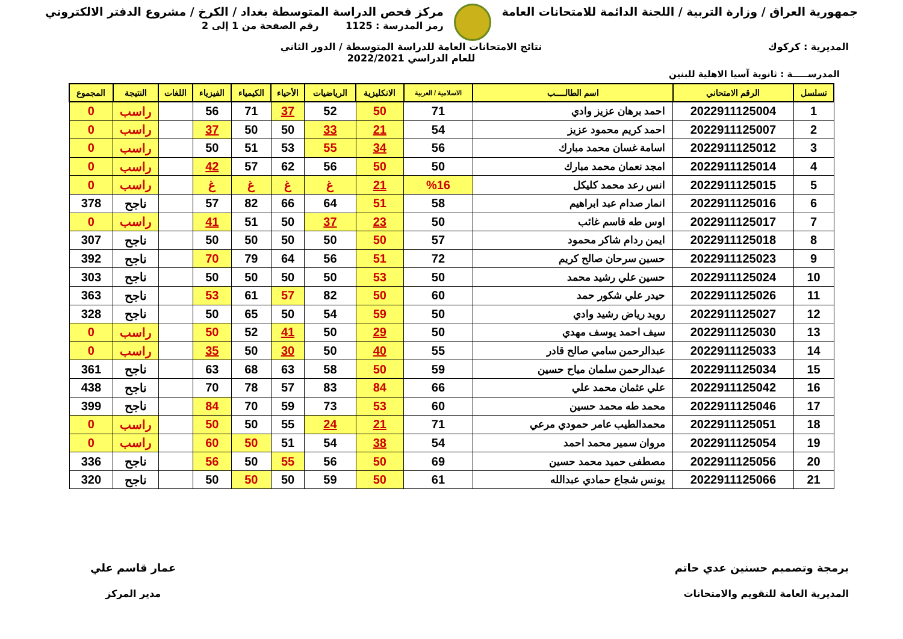جمهورية العراق / وزارة التربية / اللجنة الدائمة للامتحانات العامة
مركز فحص الدراسة المتوسطة بغداد / الكرخ / مشروع الدفتر الالكتروني
رمز المدرسة : 1125 رقم الصفحة من 1 إلى 2
المديرية : كركوك نتائج الامتحانات العامة للدراسة المتوسطة / الدور الثاني
للعام الدراسي 2022/2021
المدرســـــة : ثانوية آسيا الاهلية للبنين
| تسلسل | الرقم الامتحاني | اسم الطالــــب | الاسلامية / العربية | الانكليزية | الرياضيات | الأحياء | الكيمياء | الفيزياء | اللغات | النتيجة | المجموع |
| --- | --- | --- | --- | --- | --- | --- | --- | --- | --- | --- | --- |
| 1 | 2022911125004 | احمد برهان عزيز وادي | 71 | 50 | 52 | 37 | 71 | 56 | | راسب | 0 |
| 2 | 2022911125007 | احمد كريم محمود عزيز | 54 | 21 | 33 | 50 | 50 | 37 | | راسب | 0 |
| 3 | 2022911125012 | اسامة غسان محمد مبارك | 56 | 34 | 55 | 53 | 51 | 50 | | راسب | 0 |
| 4 | 2022911125014 | امجد نعمان محمد مبارك | 50 | 50 | 56 | 62 | 57 | 42 | | راسب | 0 |
| 5 | 2022911125015 | انس رعد محمد كليكل | %16 | 21 | غ | غ | غ | غ | | راسب | 0 |
| 6 | 2022911125016 | انمار صدام عبد ابراهيم | 58 | 51 | 64 | 66 | 82 | 57 | | ناجح | 378 |
| 7 | 2022911125017 | اوس طه قاسم غائب | 50 | 23 | 37 | 50 | 51 | 41 | | راسب | 0 |
| 8 | 2022911125018 | ايمن ردام شاكر محمود | 57 | 50 | 50 | 50 | 50 | 50 | | ناجح | 307 |
| 9 | 2022911125023 | حسين سرحان صالح كريم | 72 | 51 | 56 | 64 | 79 | 70 | | ناجح | 392 |
| 10 | 2022911125024 | حسين علي رشيد محمد | 50 | 53 | 50 | 50 | 50 | 50 | | ناجح | 303 |
| 11 | 2022911125026 | حيدر علي شكور حمد | 60 | 50 | 82 | 57 | 61 | 53 | | ناجح | 363 |
| 12 | 2022911125027 | رويد رياض رشيد وادي | 50 | 59 | 54 | 50 | 65 | 50 | | ناجح | 328 |
| 13 | 2022911125030 | سيف احمد يوسف مهدي | 50 | 29 | 50 | 41 | 52 | 50 | | راسب | 0 |
| 14 | 2022911125033 | عبدالرحمن سامي صالح قادر | 55 | 40 | 50 | 30 | 50 | 35 | | راسب | 0 |
| 15 | 2022911125034 | عبدالرحمن سلمان مياح حسين | 59 | 50 | 58 | 63 | 68 | 63 | | ناجح | 361 |
| 16 | 2022911125042 | علي عثمان محمد علي | 66 | 84 | 83 | 57 | 78 | 70 | | ناجح | 438 |
| 17 | 2022911125046 | محمد طه محمد حسين | 60 | 53 | 73 | 59 | 70 | 84 | | ناجح | 399 |
| 18 | 2022911125051 | محمدالطيب عامر حمودي مرعي | 71 | 21 | 24 | 55 | 50 | 50 | | راسب | 0 |
| 19 | 2022911125054 | مروان سمير محمد احمد | 54 | 38 | 54 | 51 | 50 | 60 | | راسب | 0 |
| 20 | 2022911125056 | مصطفى حميد محمد حسين | 69 | 50 | 56 | 55 | 50 | 56 | | ناجح | 336 |
| 21 | 2022911125066 | يونس شجاع حمادي عبدالله | 61 | 50 | 59 | 50 | 50 | 50 | | ناجح | 320 |
برمجة وتصميم حسنين عدي حاتم
المديرية العامة للتقويم والامتحانات
عمار قاسم علي
مدير المركز